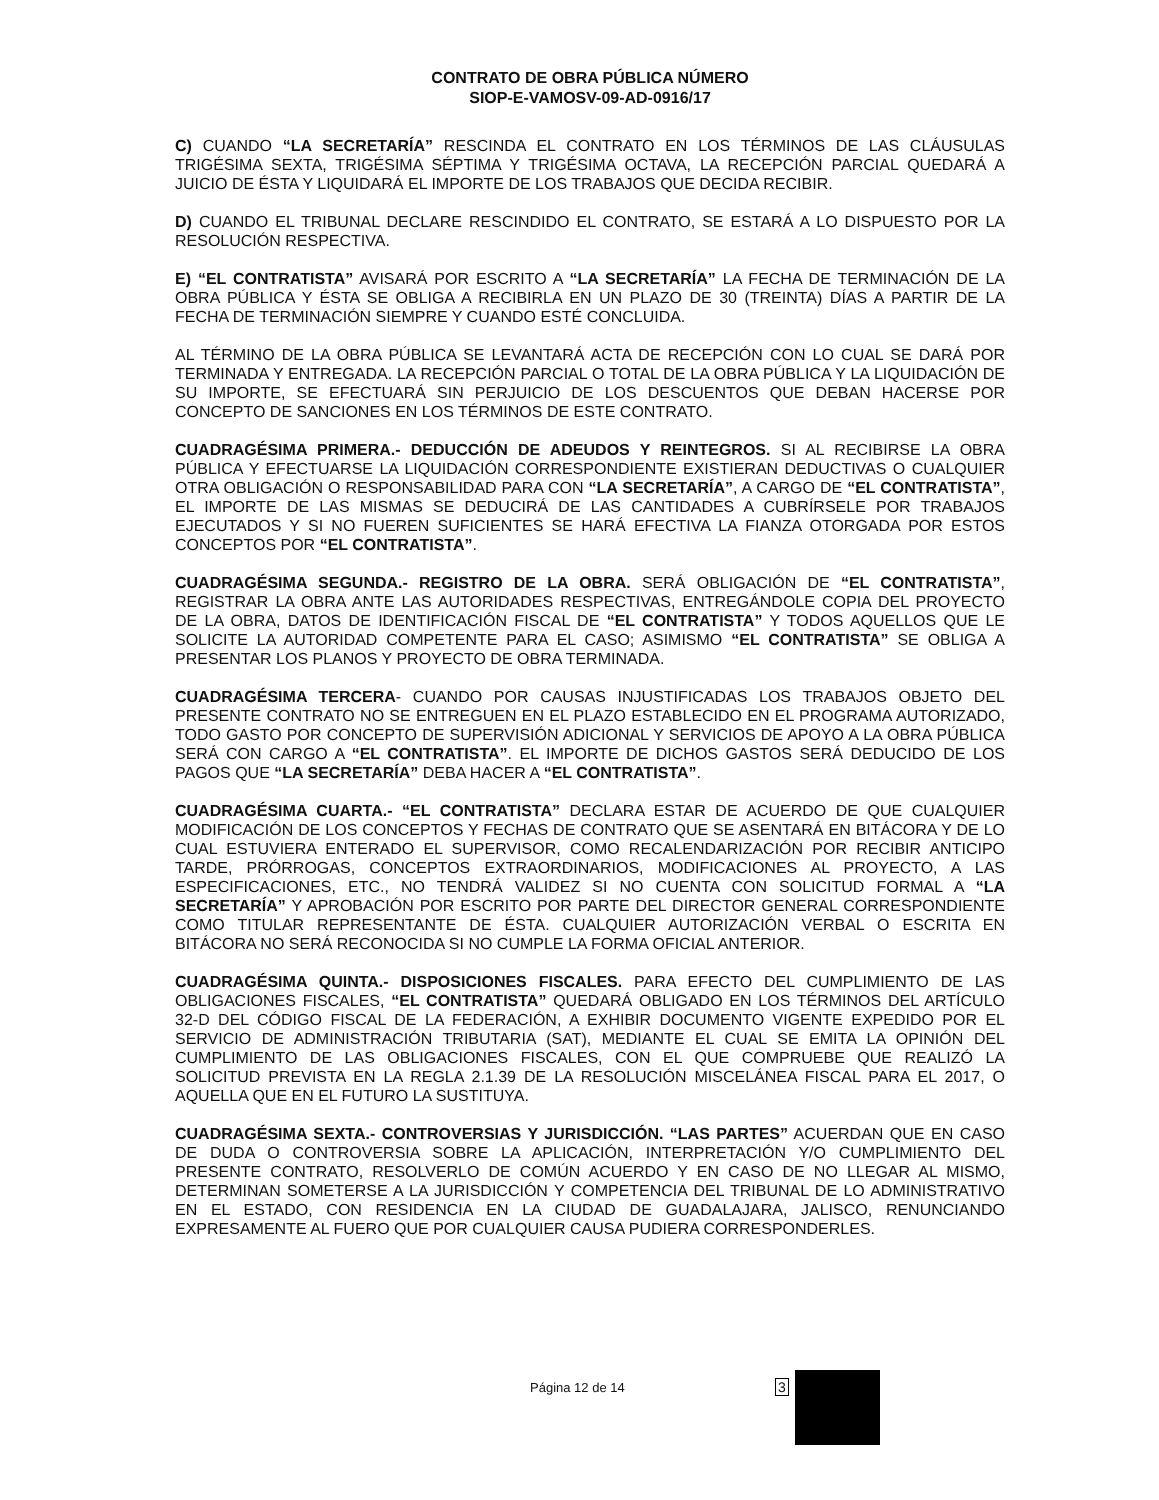CONTRATO DE OBRA PÚBLICA NÚMERO
SIOP-E-VAMOSV-09-AD-0916/17
C) CUANDO “LA SECRETARÍA” RESCINDA EL CONTRATO EN LOS TÉRMINOS DE LAS CLÁUSULAS TRIGÉSIMA SEXTA, TRIGÉSIMA SÉPTIMA Y TRIGÉSIMA OCTAVA, LA RECEPCIÓN PARCIAL QUEDARÁ A JUICIO DE ÉSTA Y LIQUIDARÁ EL IMPORTE DE LOS TRABAJOS QUE DECIDA RECIBIR.
D) CUANDO EL TRIBUNAL DECLARE RESCINDIDO EL CONTRATO, SE ESTARÁ A LO DISPUESTO POR LA RESOLUCIÓN RESPECTIVA.
E) “EL CONTRATISTA” AVISARÁ POR ESCRITO A “LA SECRETARÍA” LA FECHA DE TERMINACIÓN DE LA OBRA PÚBLICA Y ÉSTA SE OBLIGA A RECIBIRLA EN UN PLAZO DE 30 (TREINTA) DÍAS A PARTIR DE LA FECHA DE TERMINACIÓN SIEMPRE Y CUANDO ESTÉ CONCLUIDA.
AL TÉRMINO DE LA OBRA PÚBLICA SE LEVANTARÁ ACTA DE RECEPCIÓN CON LO CUAL SE DARÁ POR TERMINADA Y ENTREGADA. LA RECEPCIÓN PARCIAL O TOTAL DE LA OBRA PÚBLICA Y LA LIQUIDACIÓN DE SU IMPORTE, SE EFECTUARÁ SIN PERJUICIO DE LOS DESCUENTOS QUE DEBAN HACERSE POR CONCEPTO DE SANCIONES EN LOS TÉRMINOS DE ESTE CONTRATO.
CUADRAGÉSIMA PRIMERA.- DEDUCCIÓN DE ADEUDOS Y REINTEGROS. SI AL RECIBIRSE LA OBRA PÚBLICA Y EFECTUARSE LA LIQUIDACIÓN CORRESPONDIENTE EXISTIERAN DEDUCTIVAS O CUALQUIER OTRA OBLIGACIÓN O RESPONSABILIDAD PARA CON “LA SECRETARÍA”, A CARGO DE “EL CONTRATISTA”, EL IMPORTE DE LAS MISMAS SE DEDUCIRÁ DE LAS CANTIDADES A CUBRÍRSELE POR TRABAJOS EJECUTADOS Y SI NO FUEREN SUFICIENTES SE HARÁ EFECTIVA LA FIANZA OTORGADA POR ESTOS CONCEPTOS POR “EL CONTRATISTA”.
CUADRAGÉSIMA SEGUNDA.- REGISTRO DE LA OBRA. SERÁ OBLIGACIÓN DE “EL CONTRATISTA”, REGISTRAR LA OBRA ANTE LAS AUTORIDADES RESPECTIVAS, ENTREGÁNDOLE COPIA DEL PROYECTO DE LA OBRA, DATOS DE IDENTIFICACIÓN FISCAL DE “EL CONTRATISTA” Y TODOS AQUELLOS QUE LE SOLICITE LA AUTORIDAD COMPETENTE PARA EL CASO; ASIMISMO “EL CONTRATISTA” SE OBLIGA A PRESENTAR LOS PLANOS Y PROYECTO DE OBRA TERMINADA.
CUADRAGÉSIMA TERCERA- CUANDO POR CAUSAS INJUSTIFICADAS LOS TRABAJOS OBJETO DEL PRESENTE CONTRATO NO SE ENTREGUEN EN EL PLAZO ESTABLECIDO EN EL PROGRAMA AUTORIZADO, TODO GASTO POR CONCEPTO DE SUPERVISIÓN ADICIONAL Y SERVICIOS DE APOYO A LA OBRA PÚBLICA SERÁ CON CARGO A “EL CONTRATISTA”. EL IMPORTE DE DICHOS GASTOS SERÁ DEDUCIDO DE LOS PAGOS QUE “LA SECRETARÍA” DEBA HACER A “EL CONTRATISTA”.
CUADRAGÉSIMA CUARTA.- “EL CONTRATISTA” DECLARA ESTAR DE ACUERDO DE QUE CUALQUIER MODIFICACIÓN DE LOS CONCEPTOS Y FECHAS DE CONTRATO QUE SE ASENTARÁ EN BITÁCORA Y DE LO CUAL ESTUVIERA ENTERADO EL SUPERVISOR, COMO RECALENDARIZACIÓN POR RECIBIR ANTICIPO TARDE, PRÓRROGAS, CONCEPTOS EXTRAORDINARIOS, MODIFICACIONES AL PROYECTO, A LAS ESPECIFICACIONES, ETC., NO TENDRÁ VALIDEZ SI NO CUENTA CON SOLICITUD FORMAL A “LA SECRETARÍA” Y APROBACIÓN POR ESCRITO POR PARTE DEL DIRECTOR GENERAL CORRESPONDIENTE COMO TITULAR REPRESENTANTE DE ÉSTA. CUALQUIER AUTORIZACIÓN VERBAL O ESCRITA EN BITÁCORA NO SERÁ RECONOCIDA SI NO CUMPLE LA FORMA OFICIAL ANTERIOR.
CUADRAGÉSIMA QUINTA.- DISPOSICIONES FISCALES. PARA EFECTO DEL CUMPLIMIENTO DE LAS OBLIGACIONES FISCALES, “EL CONTRATISTA” QUEDARÁ OBLIGADO EN LOS TÉRMINOS DEL ARTÍCULO 32-D DEL CÓDIGO FISCAL DE LA FEDERACIÓN, A EXHIBIR DOCUMENTO VIGENTE EXPEDIDO POR EL SERVICIO DE ADMINISTRACIÓN TRIBUTARIA (SAT), MEDIANTE EL CUAL SE EMITA LA OPINIÓN DEL CUMPLIMIENTO DE LAS OBLIGACIONES FISCALES, CON EL QUE COMPRUEBE QUE REALIZÓ LA SOLICITUD PREVISTA EN LA REGLA 2.1.39 DE LA RESOLUCIÓN MISCELÁNEA FISCAL PARA EL 2017, O AQUELLA QUE EN EL FUTURO LA SUSTITUYA.
CUADRAGÉSIMA SEXTA.- CONTROVERSIAS Y JURISDICCIÓN. “LAS PARTES” ACUERDAN QUE EN CASO DE DUDA O CONTROVERSIA SOBRE LA APLICACIÓN, INTERPRETACIÓN Y/O CUMPLIMIENTO DEL PRESENTE CONTRATO, RESOLVERLO DE COMÚN ACUERDO Y EN CASO DE NO LLEGAR AL MISMO, DETERMINAN SOMETERSE A LA JURISDICCIÓN Y COMPETENCIA DEL TRIBUNAL DE LO ADMINISTRATIVO EN EL ESTADO, CON RESIDENCIA EN LA CIUDAD DE GUADALAJARA, JALISCO, RENUNCIANDO EXPRESAMENTE AL FUERO QUE POR CUALQUIER CAUSA PUDIERA CORRESPONDERLES.
Página 12 de 14 3